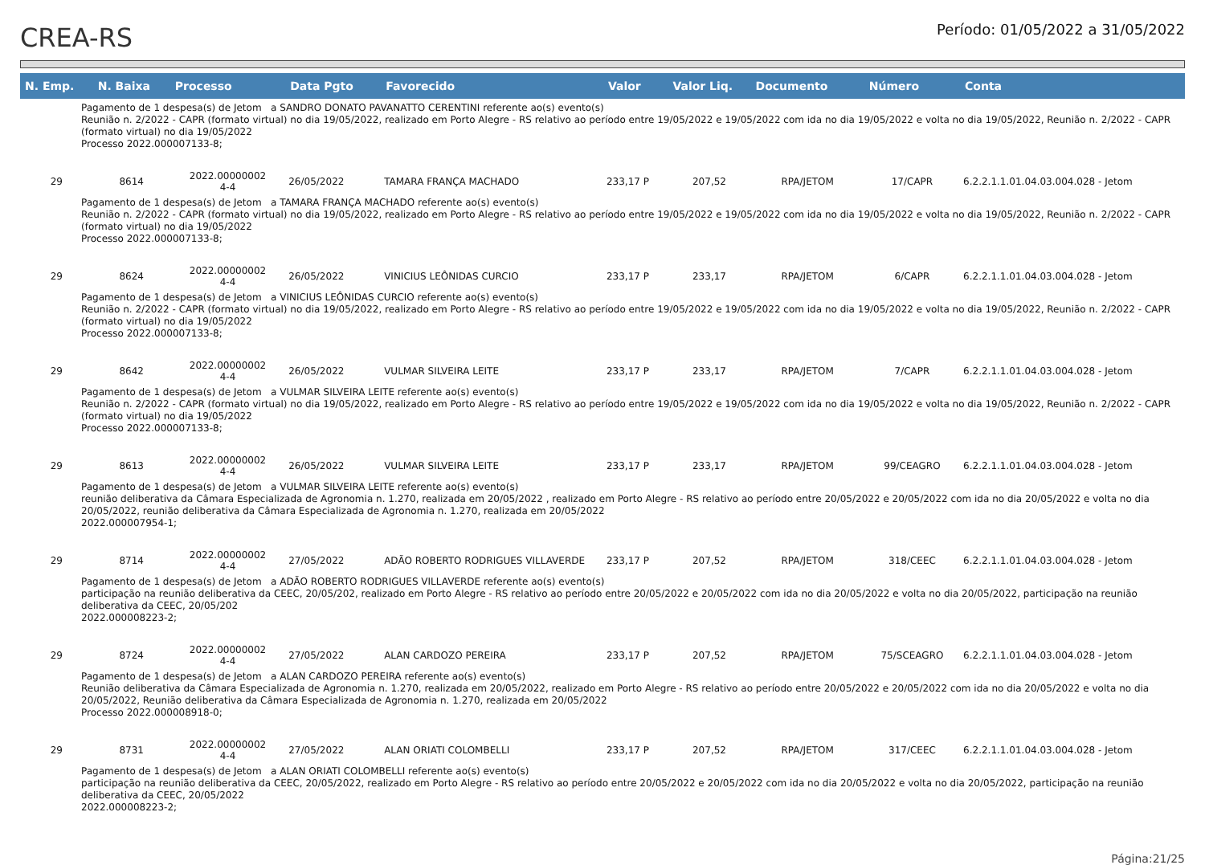CREA-RS
Período: 01/05/2022 a 31/05/2022
| N. Emp. | N. Baixa | Processo | Data Pgto | Favorecido | Valor | Valor Liq. | Documento | Número | Conta |
| --- | --- | --- | --- | --- | --- | --- | --- | --- | --- |
| Pagamento de 1 despesa(s) de Jetom a SANDRO DONATO PAVANATTO CERENTINI referente ao(s) evento(s) Reunião n. 2/2022 - CAPR (formato virtual) no dia 19/05/2022, realizado em Porto Alegre - RS relativo ao período entre 19/05/2022 e 19/05/2022 com ida no dia 19/05/2022 e volta no dia 19/05/2022, Reunião n. 2/2022 - CAPR (formato virtual) no dia 19/05/2022 Processo 2022.000007133-8; | | | | | | | | | |
| 29 | 8614 | 2022.00000002 4-4 | 26/05/2022 | TAMARA FRANÇA MACHADO | 233,17 P | 207,52 | RPA/JETOM | 17/CAPR | 6.2.2.1.1.01.04.03.004.028 - Jetom |
| Pagamento de 1 despesa(s) de Jetom a TAMARA FRANÇA MACHADO referente ao(s) evento(s) Reunião n. 2/2022 - CAPR (formato virtual) no dia 19/05/2022, realizado em Porto Alegre - RS relativo ao período entre 19/05/2022 e 19/05/2022 com ida no dia 19/05/2022 e volta no dia 19/05/2022, Reunião n. 2/2022 - CAPR (formato virtual) no dia 19/05/2022 Processo 2022.000007133-8; | | | | | | | | | |
| 29 | 8624 | 2022.00000002 4-4 | 26/05/2022 | VINICIUS LEÔNIDAS CURCIO | 233,17 P | 233,17 | RPA/JETOM | 6/CAPR | 6.2.2.1.1.01.04.03.004.028 - Jetom |
| Pagamento de 1 despesa(s) de Jetom a VINICIUS LEÔNIDAS CURCIO referente ao(s) evento(s) Reunião n. 2/2022 - CAPR (formato virtual) no dia 19/05/2022, realizado em Porto Alegre - RS relativo ao período entre 19/05/2022 e 19/05/2022 com ida no dia 19/05/2022 e volta no dia 19/05/2022, Reunião n. 2/2022 - CAPR (formato virtual) no dia 19/05/2022 Processo 2022.000007133-8; | | | | | | | | | |
| 29 | 8642 | 2022.00000002 4-4 | 26/05/2022 | VULMAR SILVEIRA LEITE | 233,17 P | 233,17 | RPA/JETOM | 7/CAPR | 6.2.2.1.1.01.04.03.004.028 - Jetom |
| Pagamento de 1 despesa(s) de Jetom a VULMAR SILVEIRA LEITE referente ao(s) evento(s) Reunião n. 2/2022 - CAPR (formato virtual) no dia 19/05/2022, realizado em Porto Alegre - RS relativo ao período entre 19/05/2022 e 19/05/2022 com ida no dia 19/05/2022 e volta no dia 19/05/2022, Reunião n. 2/2022 - CAPR (formato virtual) no dia 19/05/2022 Processo 2022.000007133-8; | | | | | | | | | |
| 29 | 8613 | 2022.00000002 4-4 | 26/05/2022 | VULMAR SILVEIRA LEITE | 233,17 P | 233,17 | RPA/JETOM | 99/CEAGRO | 6.2.2.1.1.01.04.03.004.028 - Jetom |
| Pagamento de 1 despesa(s) de Jetom a VULMAR SILVEIRA LEITE referente ao(s) evento(s) reunião deliberativa da Câmara Especializada de Agronomia n. 1.270, realizada em 20/05/2022 , realizado em Porto Alegre - RS relativo ao período entre 20/05/2022 e 20/05/2022 com ida no dia 20/05/2022 e volta no dia 20/05/2022, reunião deliberativa da Câmara Especializada de Agronomia n. 1.270, realizada em 20/05/2022 2022.000007954-1; | | | | | | | | | |
| 29 | 8714 | 2022.00000002 4-4 | 27/05/2022 | ADÃO ROBERTO RODRIGUES VILLAVERDE | 233,17 P | 207,52 | RPA/JETOM | 318/CEEC | 6.2.2.1.1.01.04.03.004.028 - Jetom |
| Pagamento de 1 despesa(s) de Jetom a ADÃO ROBERTO RODRIGUES VILLAVERDE referente ao(s) evento(s) participação na reunião deliberativa da CEEC, 20/05/202, realizado em Porto Alegre - RS relativo ao período entre 20/05/2022 e 20/05/2022 com ida no dia 20/05/2022 e volta no dia 20/05/2022, participação na reunião deliberativa da CEEC, 20/05/202 2022.000008223-2; | | | | | | | | | |
| 29 | 8724 | 2022.00000002 4-4 | 27/05/2022 | ALAN CARDOZO PEREIRA | 233,17 P | 207,52 | RPA/JETOM | 75/SCEAGRO | 6.2.2.1.1.01.04.03.004.028 - Jetom |
| Pagamento de 1 despesa(s) de Jetom a ALAN CARDOZO PEREIRA referente ao(s) evento(s) Reunião deliberativa da Câmara Especializada de Agronomia n. 1.270, realizada em 20/05/2022, realizado em Porto Alegre - RS relativo ao período entre 20/05/2022 e 20/05/2022 com ida no dia 20/05/2022 e volta no dia 20/05/2022, Reunião deliberativa da Câmara Especializada de Agronomia n. 1.270, realizada em 20/05/2022 Processo 2022.000008918-0; | | | | | | | | | |
| 29 | 8731 | 2022.00000002 4-4 | 27/05/2022 | ALAN ORIATI COLOMBELLI | 233,17 P | 207,52 | RPA/JETOM | 317/CEEC | 6.2.2.1.1.01.04.03.004.028 - Jetom |
| Pagamento de 1 despesa(s) de Jetom a ALAN ORIATI COLOMBELLI referente ao(s) evento(s) participação na reunião deliberativa da CEEC, 20/05/2022, realizado em Porto Alegre - RS relativo ao período entre 20/05/2022 e 20/05/2022 com ida no dia 20/05/2022 e volta no dia 20/05/2022, participação na reunião deliberativa da CEEC, 20/05/2022 2022.000008223-2; | | | | | | | | | |
Página:21/25